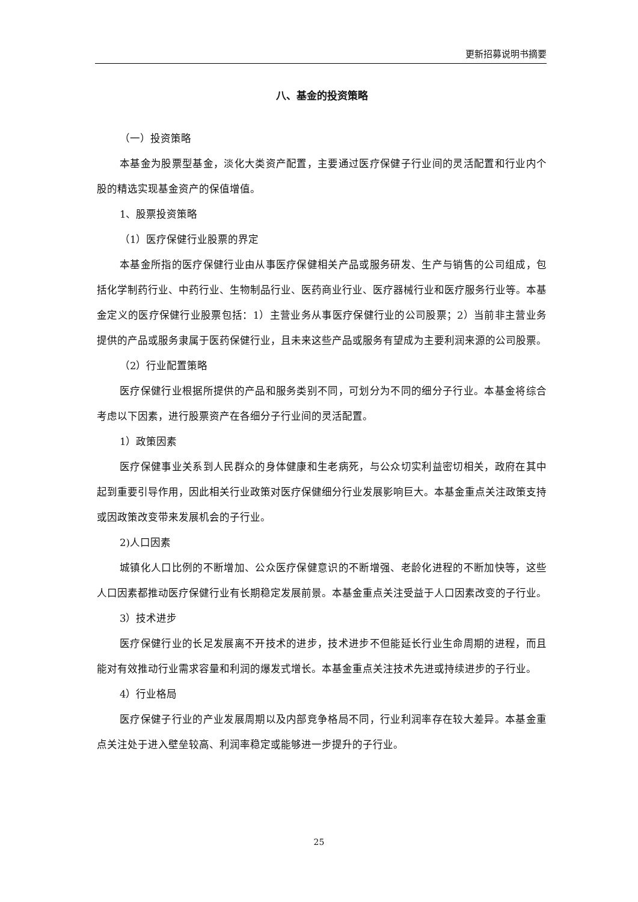更新招募说明书摘要
八、基金的投资策略
（一）投资策略
本基金为股票型基金，淡化大类资产配置，主要通过医疗保健子行业间的灵活配置和行业内个股的精选实现基金资产的保值增值。
1、股票投资策略
（1）医疗保健行业股票的界定
本基金所指的医疗保健行业由从事医疗保健相关产品或服务研发、生产与销售的公司组成，包括化学制药行业、中药行业、生物制品行业、医药商业行业、医疗器械行业和医疗服务行业等。本基金定义的医疗保健行业股票包括：1）主营业务从事医疗保健行业的公司股票；2）当前非主营业务提供的产品或服务隶属于医药保健行业，且未来这些产品或服务有望成为主要利润来源的公司股票。
（2）行业配置策略
医疗保健行业根据所提供的产品和服务类别不同，可划分为不同的细分子行业。本基金将综合考虑以下因素，进行股票资产在各细分子行业间的灵活配置。
1）政策因素
医疗保健事业关系到人民群众的身体健康和生老病死，与公众切实利益密切相关，政府在其中起到重要引导作用，因此相关行业政策对医疗保健细分行业发展影响巨大。本基金重点关注政策支持或因政策改变带来发展机会的子行业。
2)人口因素
城镇化人口比例的不断增加、公众医疗保健意识的不断增强、老龄化进程的不断加快等，这些人口因素都推动医疗保健行业有长期稳定发展前景。本基金重点关注受益于人口因素改变的子行业。
3）技术进步
医疗保健行业的长足发展离不开技术的进步，技术进步不但能延长行业生命周期的进程，而且能对有效推动行业需求容量和利润的爆发式增长。本基金重点关注技术先进或持续进步的子行业。
4）行业格局
医疗保健子行业的产业发展周期以及内部竞争格局不同，行业利润率存在较大差异。本基金重点关注处于进入壁垒较高、利润率稳定或能够进一步提升的子行业。
25